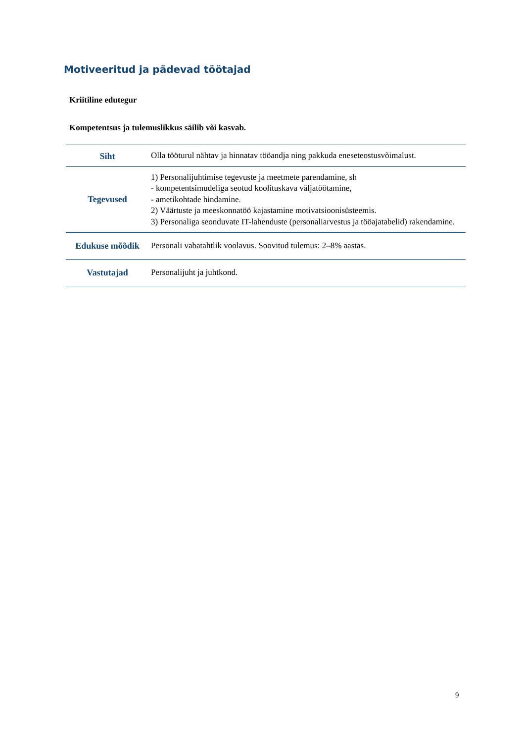Motiveeritud ja pädevad töötajad
Kriitiline edutegur
Kompetentsus ja tulemuslikkus säilib või kasvab.
| Siht | Olla tööturul nähtav ja hinnatav tööandja ning pakkuda eneseteostusvõimalust. |
| Tegevused | 1) Personalijuhtimise tegevuste ja meetmete parendamine, sh - kompetentsimudeliga seotud koolituskava väljatöötamine, - ametikohtade hindamine. 2) Väärtuste ja meeskonnatöö kajastamine motivatsioonisüsteemis. 3) Personaliga seonduvate IT-lahenduste (personaliarvestus ja tööajatabelid) rakendamine. |
| Edukuse mõõdik | Personali vabatahtlik voolavus. Soovitud tulemus: 2–8% aastas. |
| Vastutajad | Personalijuht ja juhtkond. |
9